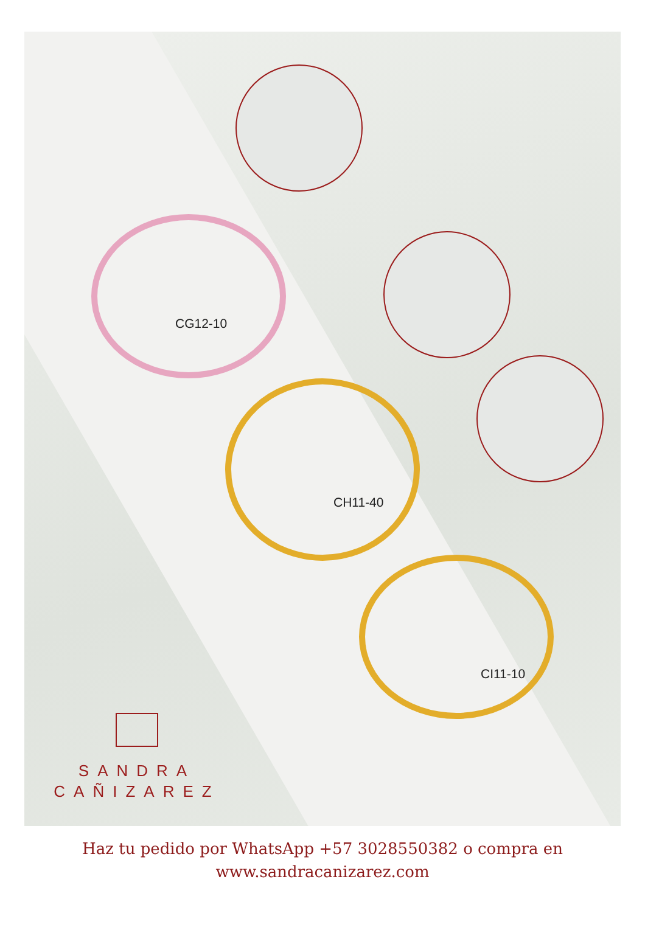CG12-10
CH11-40
CI11-10
SANDRA
CAÑIZAREZ
Haz tu pedido por WhatsApp +57 3028550382 o compra en
www.sandracanizarez.com